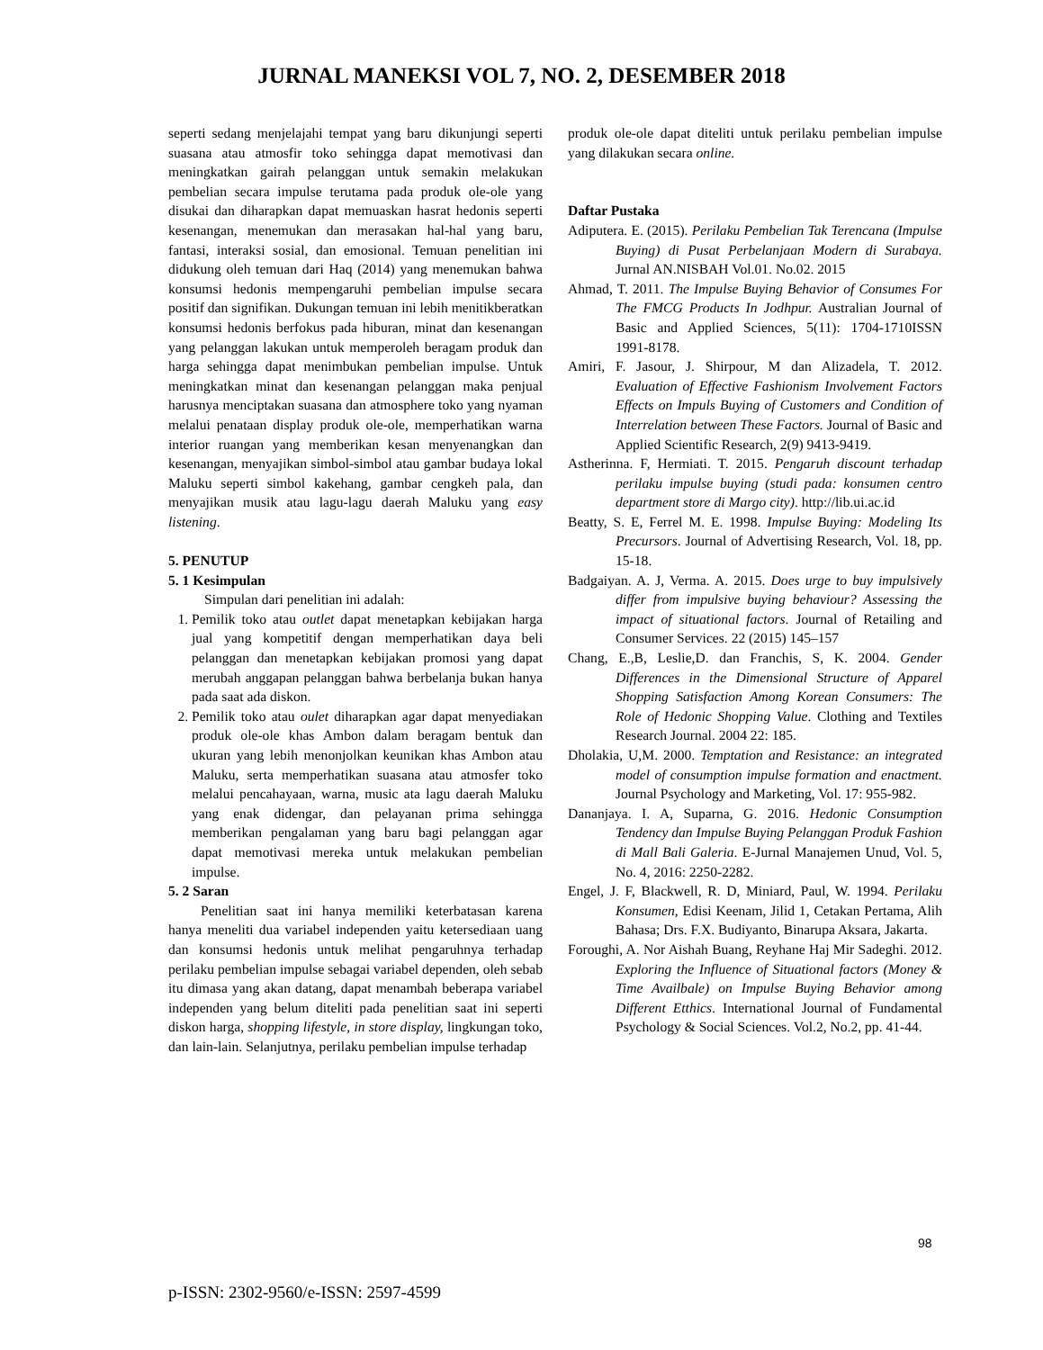JURNAL MANEKSI VOL 7, NO. 2, DESEMBER 2018
seperti sedang menjelajahi tempat yang baru dikunjungi seperti suasana atau atmosfir toko sehingga dapat memotivasi dan meningkatkan gairah pelanggan untuk semakin melakukan pembelian secara impulse terutama pada produk ole-ole yang disukai dan diharapkan dapat memuaskan hasrat hedonis seperti kesenangan, menemukan dan merasakan hal-hal yang baru, fantasi, interaksi sosial, dan emosional. Temuan penelitian ini didukung oleh temuan dari Haq (2014) yang menemukan bahwa konsumsi hedonis mempengaruhi pembelian impulse secara positif dan signifikan. Dukungan temuan ini lebih menitikberatkan konsumsi hedonis berfokus pada hiburan, minat dan kesenangan yang pelanggan lakukan untuk memperoleh beragam produk dan harga sehingga dapat menimbukan pembelian impulse. Untuk meningkatkan minat dan kesenangan pelanggan maka penjual harusnya menciptakan suasana dan atmosphere toko yang nyaman melalui penataan display produk ole-ole, memperhatikan warna interior ruangan yang memberikan kesan menyenangkan dan kesenangan, menyajikan simbol-simbol atau gambar budaya lokal Maluku seperti simbol kakehang, gambar cengkeh pala, dan menyajikan musik atau lagu-lagu daerah Maluku yang easy listening.
5. PENUTUP
5. 1 Kesimpulan
Simpulan dari penelitian ini adalah:
1. Pemilik toko atau outlet dapat menetapkan kebijakan harga jual yang kompetitif dengan memperhatikan daya beli pelanggan dan menetapkan kebijakan promosi yang dapat merubah anggapan pelanggan bahwa berbelanja bukan hanya pada saat ada diskon.
2. Pemilik toko atau oulet diharapkan agar dapat menyediakan produk ole-ole khas Ambon dalam beragam bentuk dan ukuran yang lebih menonjolkan keunikan khas Ambon atau Maluku, serta memperhatikan suasana atau atmosfer toko melalui pencahayaan, warna, music ata lagu daerah Maluku yang enak didengar, dan pelayanan prima sehingga memberikan pengalaman yang baru bagi pelanggan agar dapat memotivasi mereka untuk melakukan pembelian impulse.
5. 2 Saran
Penelitian saat ini hanya memiliki keterbatasan karena hanya meneliti dua variabel independen yaitu ketersediaan uang dan konsumsi hedonis untuk melihat pengaruhnya terhadap perilaku pembelian impulse sebagai variabel dependen, oleh sebab itu dimasa yang akan datang, dapat menambah beberapa variabel independen yang belum diteliti pada penelitian saat ini seperti diskon harga, shopping lifestyle, in store display, lingkungan toko, dan lain-lain. Selanjutnya, perilaku pembelian impulse terhadap
produk ole-ole dapat diteliti untuk perilaku pembelian impulse yang dilakukan secara online.
Daftar Pustaka
Adiputera. E. (2015). Perilaku Pembelian Tak Terencana (Impulse Buying) di Pusat Perbelanjaan Modern di Surabaya. Jurnal AN.NISBAH Vol.01. No.02. 2015
Ahmad, T. 2011. The Impulse Buying Behavior of Consumes For The FMCG Products In Jodhpur. Australian Journal of Basic and Applied Sciences, 5(11): 1704-1710ISSN 1991-8178.
Amiri, F. Jasour, J. Shirpour, M dan Alizadela, T. 2012. Evaluation of Effective Fashionism Involvement Factors Effects on Impuls Buying of Customers and Condition of Interrelation between These Factors. Journal of Basic and Applied Scientific Research, 2(9) 9413-9419.
Astherinna. F, Hermiati. T. 2015. Pengaruh discount terhadap perilaku impulse buying (studi pada: konsumen centro department store di Margo city). http://lib.ui.ac.id
Beatty, S. E, Ferrel M. E. 1998. Impulse Buying: Modeling Its Precursors. Journal of Advertising Research, Vol. 18, pp. 15-18.
Badgaiyan. A. J, Verma. A. 2015. Does urge to buy impulsively differ from impulsive buying behaviour? Assessing the impact of situational factors. Journal of Retailing and Consumer Services. 22 (2015) 145–157
Chang, E.,B, Leslie,D. dan Franchis, S, K. 2004. Gender Differences in the Dimensional Structure of Apparel Shopping Satisfaction Among Korean Consumers: The Role of Hedonic Shopping Value. Clothing and Textiles Research Journal. 2004 22: 185.
Dholakia, U,M. 2000. Temptation and Resistance: an integrated model of consumption impulse formation and enactment. Journal Psychology and Marketing, Vol. 17: 955-982.
Dananjaya. I. A, Suparna, G. 2016. Hedonic Consumption Tendency dan Impulse Buying Pelanggan Produk Fashion di Mall Bali Galeria. E-Jurnal Manajemen Unud, Vol. 5, No. 4, 2016: 2250-2282.
Engel, J. F, Blackwell, R. D, Miniard, Paul, W. 1994. Perilaku Konsumen, Edisi Keenam, Jilid 1, Cetakan Pertama, Alih Bahasa; Drs. F.X. Budiyanto, Binarupa Aksara, Jakarta.
Foroughi, A. Nor Aishah Buang, Reyhane Haj Mir Sadeghi. 2012. Exploring the Influence of Situational factors (Money & Time Availbale) on Impulse Buying Behavior among Different Etthics. International Journal of Fundamental Psychology & Social Sciences. Vol.2, No.2, pp. 41-44.
98
p-ISSN: 2302-9560/e-ISSN: 2597-4599